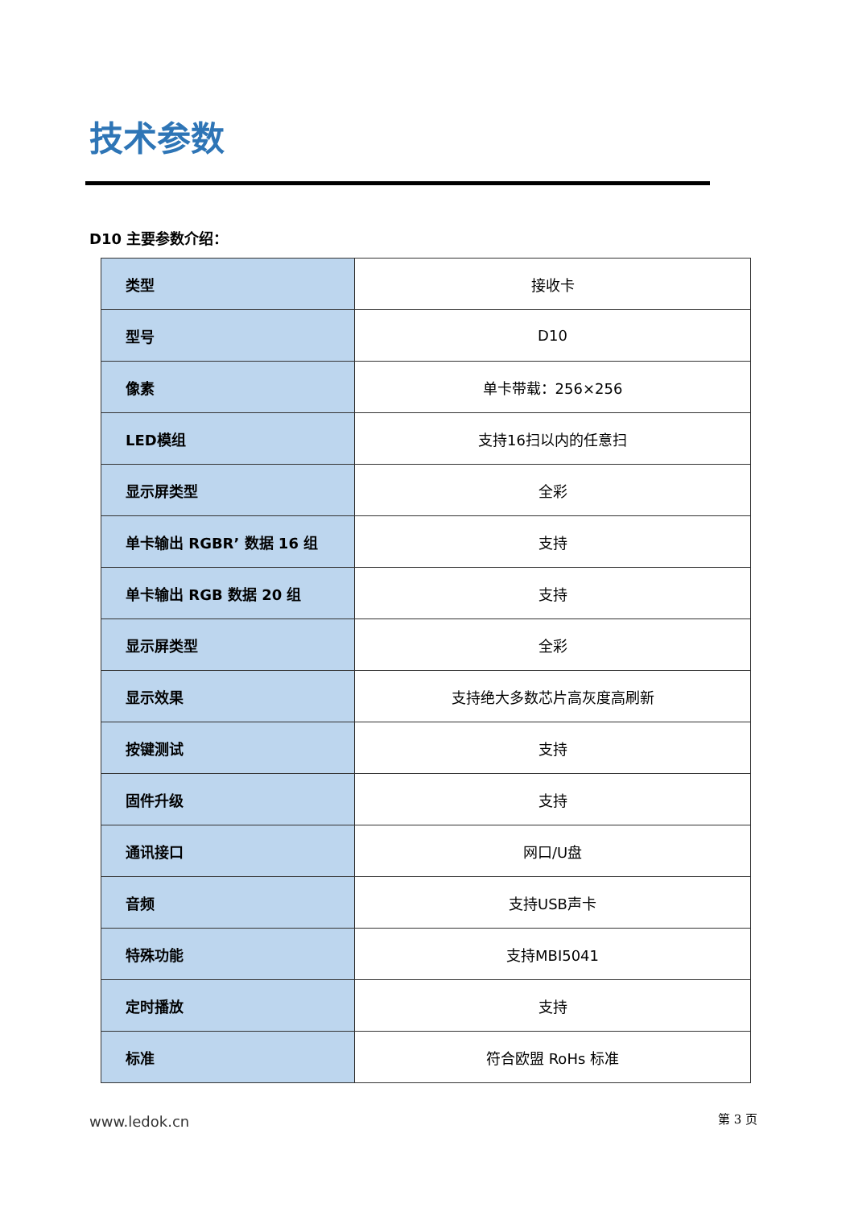技术参数
D10 主要参数介绍：
| 类型 | 接收卡 |
| 型号 | D10 |
| 像素 | 单卡带载：256×256 |
| LED模组 | 支持16扫以内的任意扫 |
| 显示屏类型 | 全彩 |
| 单卡输出 RGBR’ 数据 16 组 | 支持 |
| 单卡输出 RGB 数据 20 组 | 支持 |
| 显示屏类型 | 全彩 |
| 显示效果 | 支持绝大多数芯片高灰度高刷新 |
| 按键测试 | 支持 |
| 固件升级 | 支持 |
| 通讯接口 | 网口/U盘 |
| 音频 | 支持USB声卡 |
| 特殊功能 | 支持MBI5041 |
| 定时播放 | 支持 |
| 标准 | 符合欧盟 RoHs 标准 |
www.ledok.cn 第 3 页